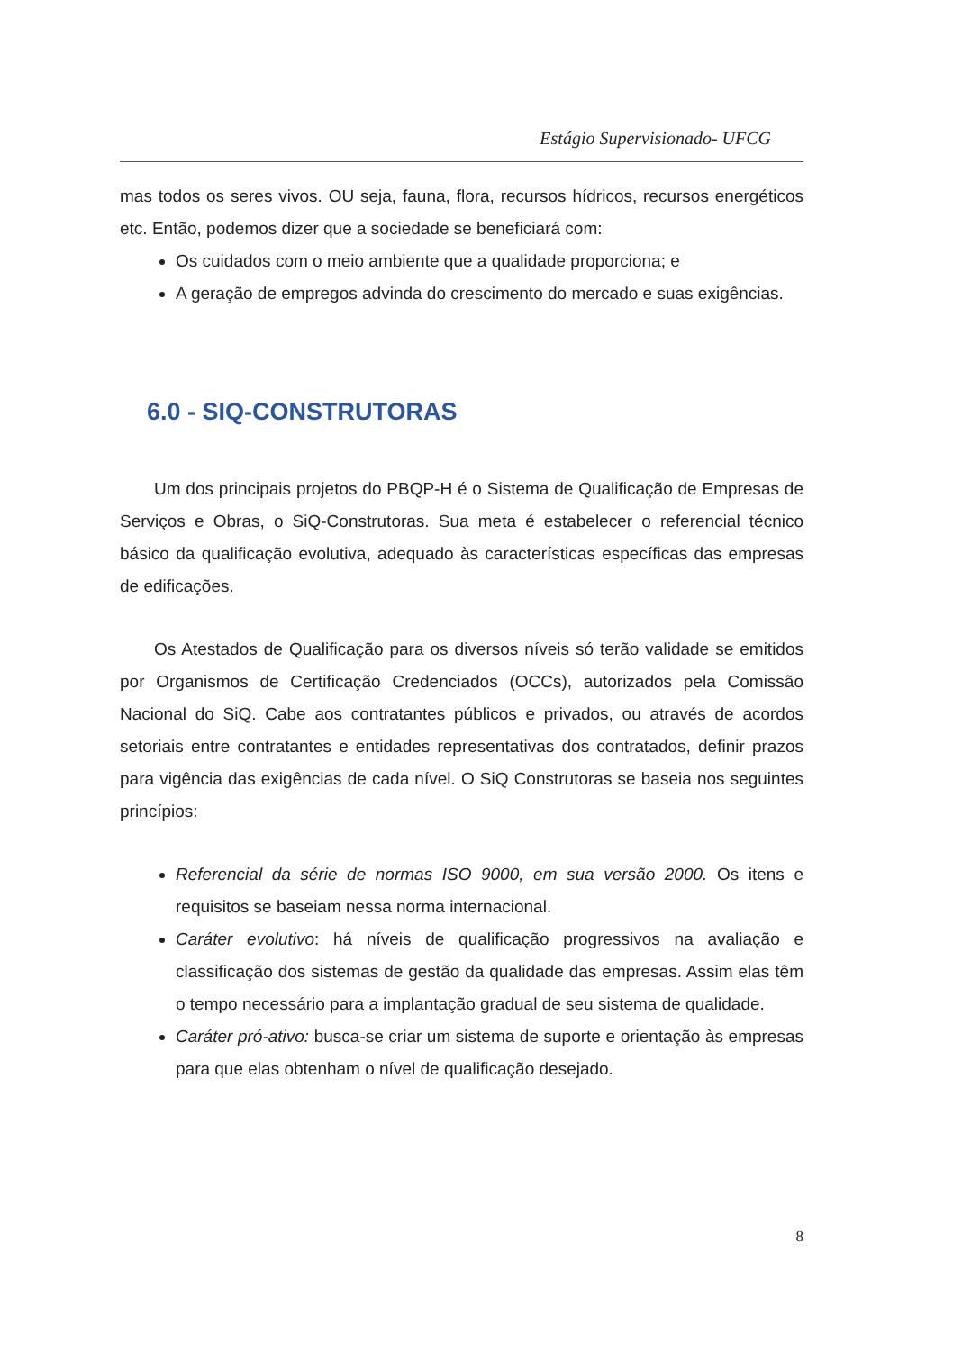Estágio Supervisionado- UFCG
mas todos os seres vivos. OU seja, fauna, flora, recursos hídricos, recursos energéticos etc. Então, podemos dizer que a sociedade se beneficiará com:
Os cuidados com o meio ambiente que a qualidade proporciona; e
A geração de empregos advinda do crescimento do mercado e suas exigências.
6.0 - SIQ-CONSTRUTORAS
Um dos principais projetos do PBQP-H é o Sistema de Qualificação de Empresas de Serviços e Obras, o SiQ-Construtoras. Sua meta é estabelecer o referencial técnico básico da qualificação evolutiva, adequado às características específicas das empresas de edificações.
Os Atestados de Qualificação para os diversos níveis só terão validade se emitidos por Organismos de Certificação Credenciados (OCCs), autorizados pela Comissão Nacional do SiQ. Cabe aos contratantes públicos e privados, ou através de acordos setoriais entre contratantes e entidades representativas dos contratados, definir prazos para vigência das exigências de cada nível. O SiQ Construtoras se baseia nos seguintes princípios:
Referencial da série de normas ISO 9000, em sua versão 2000. Os itens e requisitos se baseiam nessa norma internacional.
Caráter evolutivo: há níveis de qualificação progressivos na avaliação e classificação dos sistemas de gestão da qualidade das empresas. Assim elas têm o tempo necessário para a implantação gradual de seu sistema de qualidade.
Caráter pró-ativo: busca-se criar um sistema de suporte e orientação às empresas para que elas obtenham o nível de qualificação desejado.
8